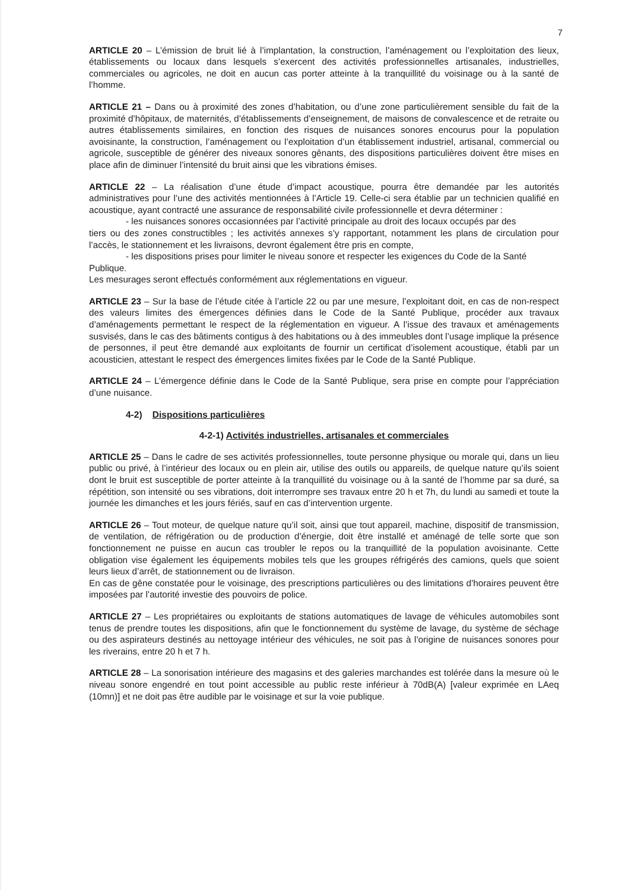7
ARTICLE 20 – L’émission de bruit lié à l’implantation, la construction, l’aménagement ou l’exploitation des lieux, établissements ou locaux dans lesquels s’exercent des activités professionnelles artisanales, industrielles, commerciales ou agricoles, ne doit en aucun cas porter atteinte à la tranquillité du voisinage ou à la santé de l’homme.
ARTICLE 21 – Dans ou à proximité des zones d’habitation, ou d’une zone particulièrement sensible du fait de la proximité d’hôpitaux, de maternités, d’établissements d’enseignement, de maisons de convalescence et de retraite ou autres établissements similaires, en fonction des risques de nuisances sonores encourus pour la population avoisinante, la construction, l’aménagement ou l’exploitation d’un établissement industriel, artisanal, commercial ou agricole, susceptible de générer des niveaux sonores gênants, des dispositions particulières doivent être mises en place afin de diminuer l’intensité du bruit ainsi que les vibrations émises.
ARTICLE 22 – La réalisation d’une étude d’impact acoustique, pourra être demandée par les autorités administratives pour l’une des activités mentionnées à l’Article 19. Celle-ci sera établie par un technicien qualifié en acoustique, ayant contracté une assurance de responsabilité civile professionnelle et devra déterminer :
- les nuisances sonores occasionnées par l’activité principale au droit des locaux occupés par des
tiers ou des zones constructibles ; les activités annexes s’y rapportant, notamment les plans de circulation pour l’accès, le stationnement et les livraisons, devront également être pris en compte,
- les dispositions prises pour limiter le niveau sonore et respecter les exigences du Code de la Santé
Publique.
Les mesurages seront effectués conformément aux réglementations en vigueur.
ARTICLE 23 – Sur la base de l’étude citée à l’article 22 ou par une mesure, l’exploitant doit, en cas de non-respect des valeurs limites des émergences définies dans le Code de la Santé Publique, procéder aux travaux d’aménagements permettant le respect de la réglementation en vigueur. A l’issue des travaux et aménagements susvisés, dans le cas des bâtiments contigus à des habitations ou à des immeubles dont l’usage implique la présence de personnes, il peut être demandé aux exploitants de fournir un certificat d’isolement acoustique, établi par un acousticien, attestant le respect des émergences limites fixées par le Code de la Santé Publique.
ARTICLE 24 – L’émergence définie dans le Code de la Santé Publique, sera prise en compte pour l’appréciation d’une nuisance.
4-2) Dispositions particulières
4-2-1) Activités industrielles, artisanales et commerciales
ARTICLE 25 – Dans le cadre de ses activités professionnelles, toute personne physique ou morale qui, dans un lieu public ou privé, à l’intérieur des locaux ou en plein air, utilise des outils ou appareils, de quelque nature qu’ils soient dont le bruit est susceptible de porter atteinte à la tranquillité du voisinage ou à la santé de l’homme par sa duré, sa répétition, son intensité ou ses vibrations, doit interrompre ses travaux entre 20 h et 7h, du lundi au samedi et toute la journée les dimanches et les jours fériés, sauf en cas d’intervention urgente.
ARTICLE 26 – Tout moteur, de quelque nature qu’il soit, ainsi que tout appareil, machine, dispositif de transmission, de ventilation, de réfrigération ou de production d’énergie, doit être installé et aménagé de telle sorte que son fonctionnement ne puisse en aucun cas troubler le repos ou la tranquillité de la population avoisinante. Cette obligation vise également les équipements mobiles tels que les groupes réfrigérés des camions, quels que soient leurs lieux d’arrêt, de stationnement ou de livraison.
En cas de gêne constatée pour le voisinage, des prescriptions particulières ou des limitations d’horaires peuvent être imposées par l’autorité investie des pouvoirs de police.
ARTICLE 27 – Les propriétaires ou exploitants de stations automatiques de lavage de véhicules automobiles sont tenus de prendre toutes les dispositions, afin que le fonctionnement du système de lavage, du système de séchage ou des aspirateurs destinés au nettoyage intérieur des véhicules, ne soit pas à l’origine de nuisances sonores pour les riverains, entre 20 h et 7 h.
ARTICLE 28 – La sonorisation intérieure des magasins et des galeries marchandes est tolérée dans la mesure où le niveau sonore engendré en tout point accessible au public reste inférieur à 70dB(A) [valeur exprimée en LAeq (10mn)] et ne doit pas être audible par le voisinage et sur la voie publique.